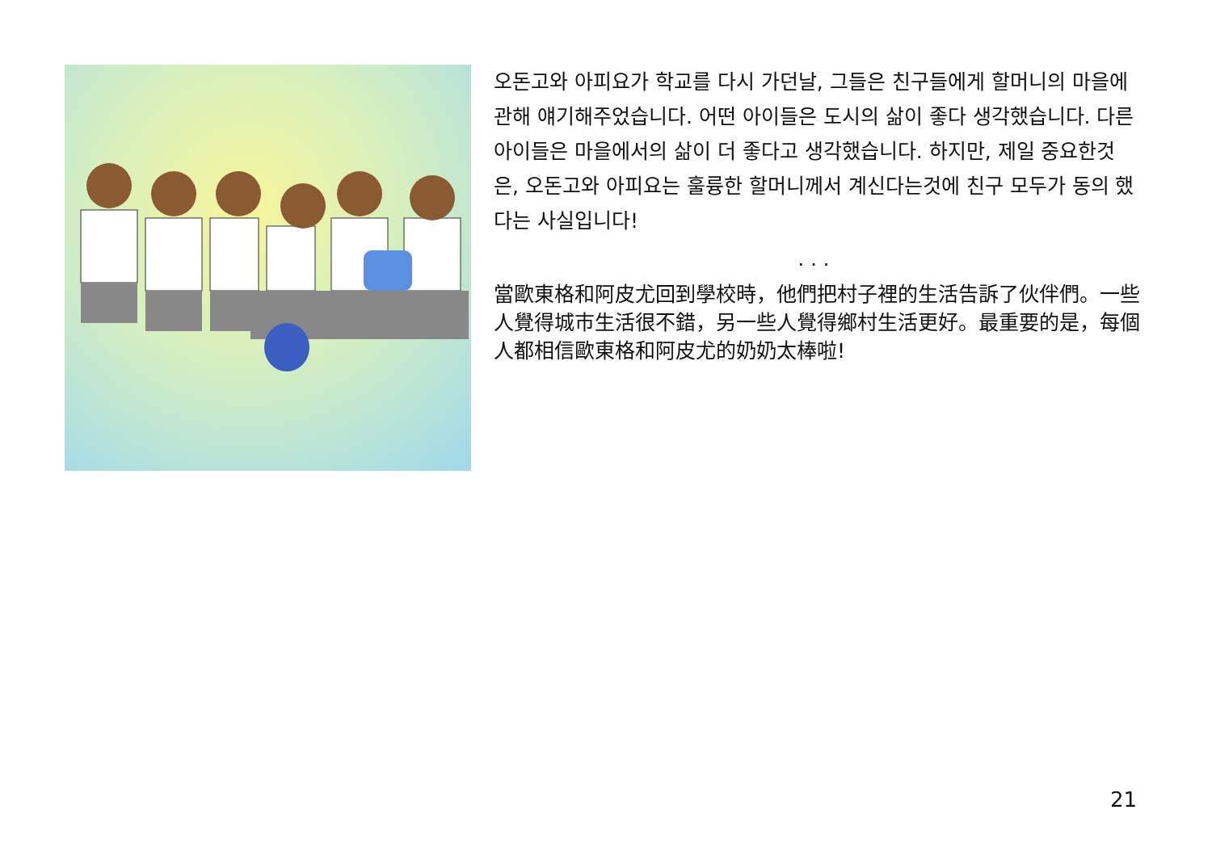오돈고와 아피요가 학교를 다시 가던날, 그들은 친구들에게 할머니의 마을에 관해 얘기해주었습니다. 어떤 아이들은 도시의 삶이 좋다 생각했습니다. 다른 아이들은 마을에서의 삶이 더 좋다고 생각했습니다. 하지만, 제일 중요한것은, 오돈고와 아피요는 훌륭한 할머니께서 계신다는것에 친구 모두가 동의 했다는 사실입니다!
...
當歐東格和阿皮尤回到學校時，他們把村子裡的生活告訴了伙伴們。一些人覺得城市生活很不錯，另一些人覺得鄉村生活更好。最重要的是，每個人都相信歐東格和阿皮尤的奶奶太棒啦!
21